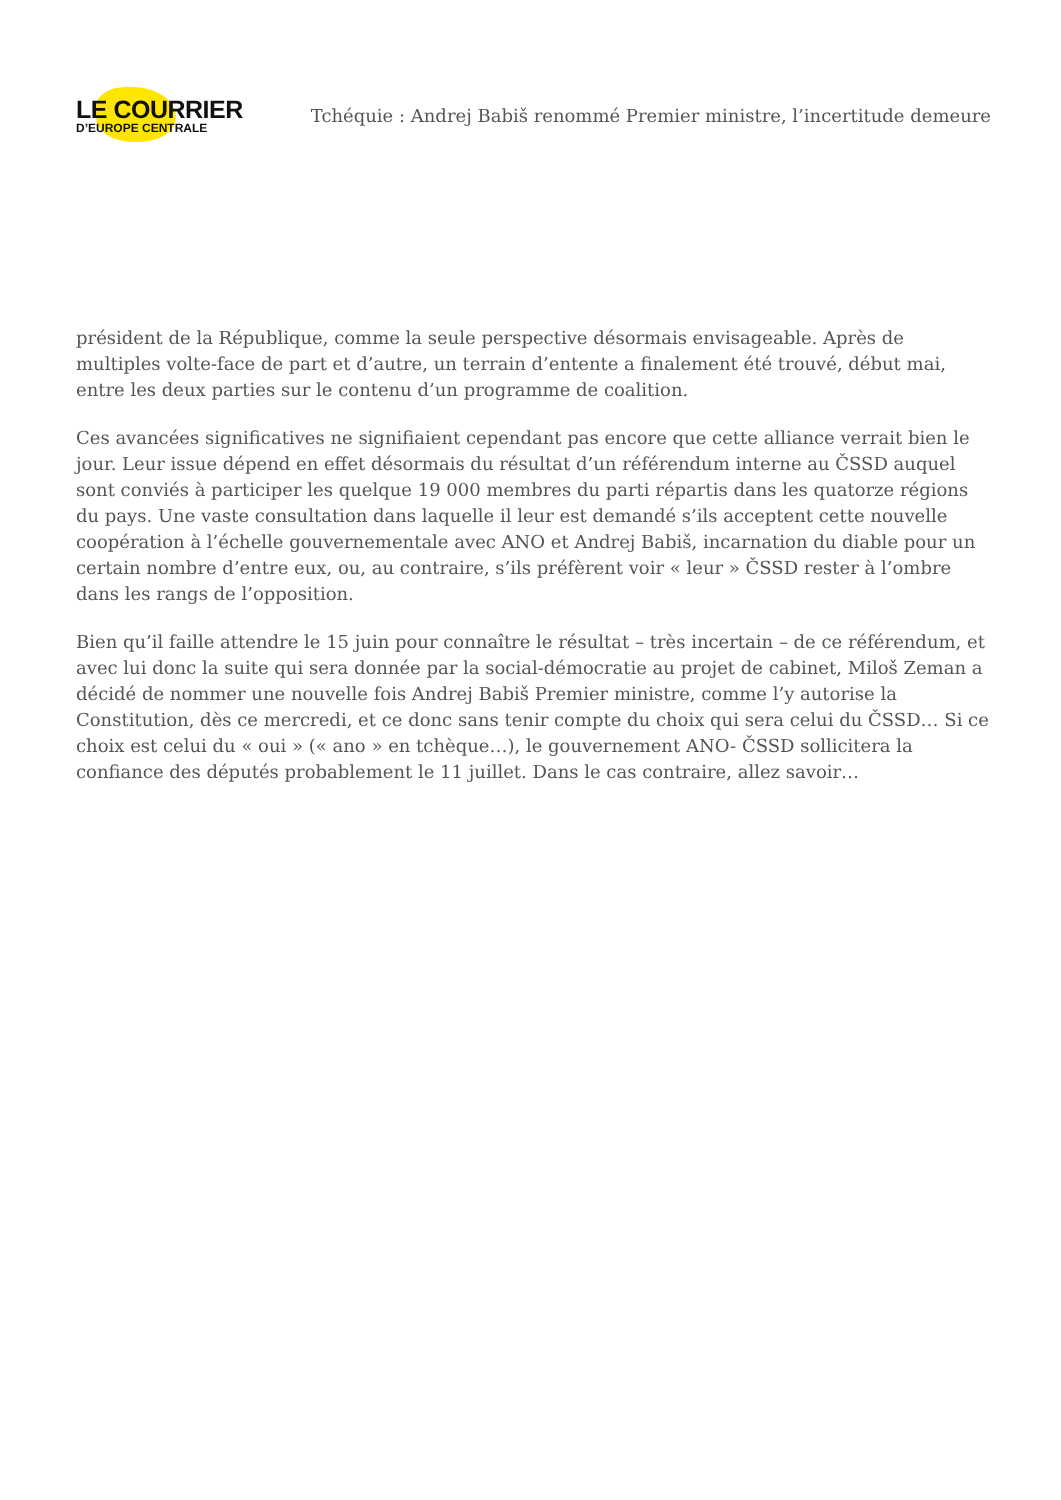LE COURRIER
D’EUROPE CENTRALE
Tchéquie : Andrej Babiš renommé Premier ministre, l’incertitude demeure
président de la République, comme la seule perspective désormais envisageable. Après de multiples volte-face de part et d’autre, un terrain d’entente a finalement été trouvé, début mai, entre les deux parties sur le contenu d’un programme de coalition.
Ces avancées significatives ne signifiaient cependant pas encore que cette alliance verrait bien le jour. Leur issue dépend en effet désormais du résultat d’un référendum interne au ČSSD auquel sont conviés à participer les quelque 19 000 membres du parti répartis dans les quatorze régions du pays. Une vaste consultation dans laquelle il leur est demandé s’ils acceptent cette nouvelle coopération à l’échelle gouvernementale avec ANO et Andrej Babiš, incarnation du diable pour un certain nombre d’entre eux, ou, au contraire, s’ils préfèrent voir « leur » ČSSD rester à l’ombre dans les rangs de l’opposition.
Bien qu’il faille attendre le 15 juin pour connaître le résultat – très incertain – de ce référendum, et avec lui donc la suite qui sera donnée par la social-démocratie au projet de cabinet, Miloš Zeman a décidé de nommer une nouvelle fois Andrej Babiš Premier ministre, comme l’y autorise la Constitution, dès ce mercredi, et ce donc sans tenir compte du choix qui sera celui du ČSSD… Si ce choix est celui du « oui » (« ano » en tchèque…), le gouvernement ANO- ČSSD sollicitera la confiance des députés probablement le 11 juillet. Dans le cas contraire, allez savoir…